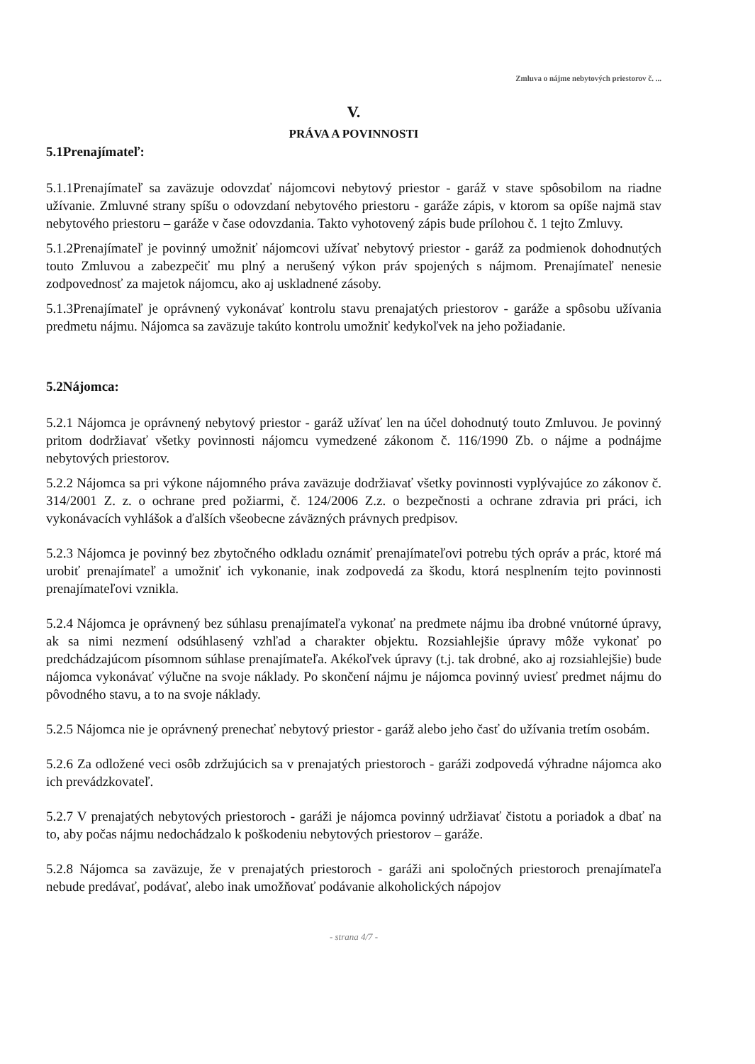Zmluva o nájme nebytových priestorov č. ...
V.
PRÁVA A POVINNOSTI
5.1Prenajímateľ:
5.1.1Prenajímateľ sa zaväzuje odovzdať nájomcovi nebytový priestor - garáž v stave spôsobilom na riadne užívanie. Zmluvné strany spíšu o odovzdaní nebytového priestoru - garáže zápis, v ktorom sa opíše najmä stav nebytového priestoru – garáže v čase odovzdania. Takto vyhotovený zápis bude prílohou č. 1 tejto Zmluvy.
5.1.2Prenajímateľ je povinný umožniť nájomcovi užívať nebytový priestor - garáž za podmienok dohodnutých touto Zmluvou a zabezpečiť mu plný a nerušený výkon práv spojených s nájmom. Prenajímateľ nenesie zodpovednosť za majetok nájomcu, ako aj uskladnené zásoby.
5.1.3Prenajímateľ je oprávnený vykonávať kontrolu stavu prenajatých priestorov - garáže a spôsobu užívania predmetu nájmu. Nájomca sa zaväzuje takúto kontrolu umožniť kedykoľvek na jeho požiadanie.
5.2Nájomca:
5.2.1 Nájomca je oprávnený nebytový priestor - garáž užívať len na účel dohodnutý touto Zmluvou. Je povinný pritom dodržiavať všetky povinnosti nájomcu vymedzené zákonom č. 116/1990 Zb. o nájme a podnájme nebytových priestorov.
5.2.2 Nájomca sa pri výkone nájomného práva zaväzuje dodržiavať všetky povinnosti vyplývajúce zo zákonov č. 314/2001 Z. z. o ochrane pred požiarmi, č. 124/2006 Z.z. o bezpečnosti a ochrane zdravia pri práci, ich vykonávacích vyhlášok a ďalších všeobecne záväzných právnych predpisov.
5.2.3 Nájomca je povinný bez zbytočného odkladu oznámiť prenajímateľovi potrebu tých opráv a prác, ktoré má urobiť prenajímateľ a umožniť ich vykonanie, inak zodpovedá za škodu, ktorá nesplnením tejto povinnosti prenajímateľovi vznikla.
5.2.4 Nájomca je oprávnený bez súhlasu prenajímateľa vykonať na predmete nájmu iba drobné vnútorné úpravy, ak sa nimi nezmení odsúhlasený vzhľad a charakter objektu. Rozsiahlejšie úpravy môže vykonať po predchádzajúcom písomnom súhlase prenajímateľa. Akékoľvek úpravy (t.j. tak drobné, ako aj rozsiahlejšie) bude nájomca vykonávať výlučne na svoje náklady. Po skončení nájmu je nájomca povinný uviesť predmet nájmu do pôvodného stavu, a to na svoje náklady.
5.2.5 Nájomca nie je oprávnený prenechať nebytový priestor - garáž alebo jeho časť do užívania tretím osobám.
5.2.6 Za odložené veci osôb zdržujúcich sa v prenajatých priestoroch - garáži zodpovedá výhradne nájomca ako ich prevádzkovateľ.
5.2.7 V prenajatých nebytových priestoroch - garáži je nájomca povinný udržiavať čistotu a poriadok a dbať na to, aby počas nájmu nedochádzalo k poškodeniu nebytových priestorov – garáže.
5.2.8 Nájomca sa zaväzuje, že v prenajatých priestoroch - garáži ani spoločných priestoroch prenajímateľa nebude predávať, podávať, alebo inak umožňovať podávanie alkoholických nápojov
- strana 4/7 -